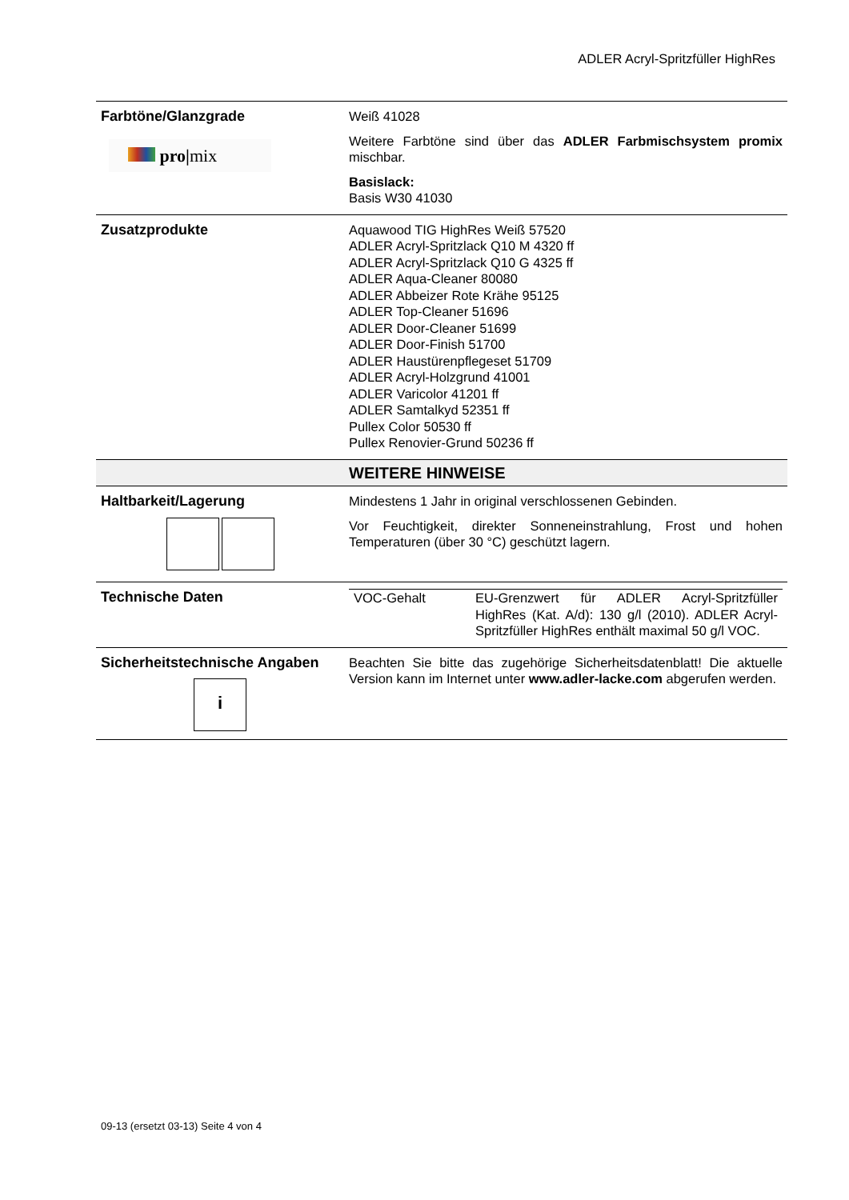ADLER Acryl-Spritzfüller HighRes
| Farbtöne/Glanzgrade pro/ mix | Weiß 41028 Weitere Farbtöne sind über das ADLER Farbmischsystem promix mischbar. Basislack: Basis W30 41030 |
| Zusatzprodukte | Aquawood TIG HighRes Weiß 57520 ADLER Acryl-Spritzlack Q10 M 4320 ff ADLER Acryl-Spritzlack Q10 G 4325 ff ADLER Aqua-Cleaner 80080 ADLER Abbeizer Rote Krähe 95125 ADLER Top-Cleaner 51696 ADLER Door-Cleaner 51699 ADLER Door-Finish 51700 ADLER Haustürenpflegeset 51709 ADLER Acryl-Holzgrund 41001 ADLER Varicolor 41201 ff ADLER Samtalkyd 52351 ff Pullex Color 50530 ff Pullex Renovier-Grund 50236 ff |
| | WEITERE HINWEISE |
| Haltbarkeit/Lagerung | Mindestens 1 Jahr in original verschlossenen Gebinden. Vor Feuchtigkeit, direkter Sonneneinstrahlung, Frost und hohen Temperaturen (über 30 °C) geschützt lagern. |
| Technische Daten | / VOC-Gehalt / EU-Grenzwert für ADLER Acryl-Spritzfüller HighRes (Kat. A/d): 130 g/l (2010). ADLER Acryl-Spritzfüller HighRes enthält maximal 50 g/l VOC. / |
| Sicherheitstechnische Angaben i | Beachten Sie bitte das zugehörige Sicherheitsdatenblatt! Die aktuelle Version kann im Internet unter www.adler-lacke.com abgerufen werden. |
09-13 (ersetzt 03-13) Seite 4 von 4